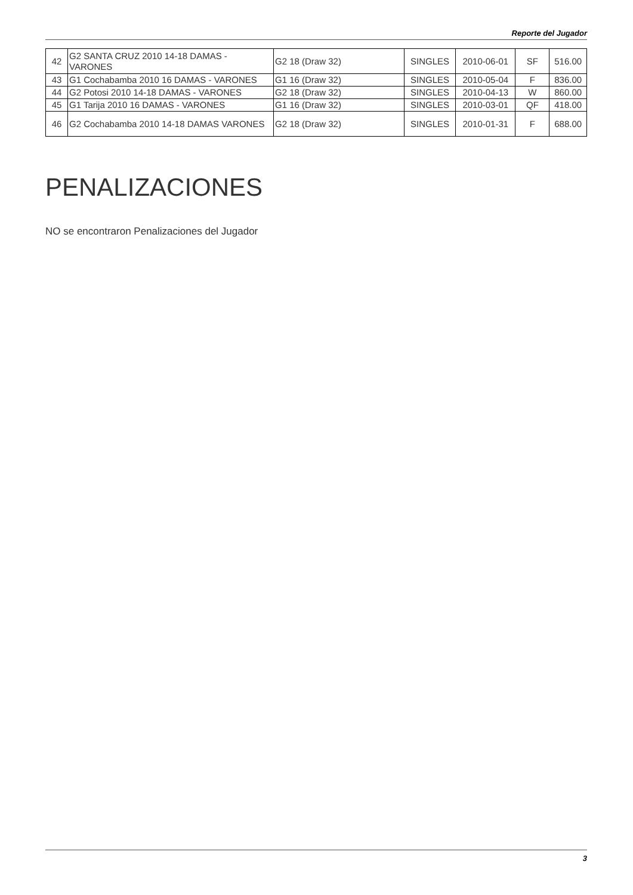Reporte del Jugador
| 42 | G2 SANTA CRUZ 2010 14-18 DAMAS - VARONES | G2 18 (Draw 32) | SINGLES | 2010-06-01 | SF | 516.00 |
| 43 | G1 Cochabamba 2010 16 DAMAS - VARONES | G1 16 (Draw 32) | SINGLES | 2010-05-04 | F | 836.00 |
| 44 | G2 Potosi 2010 14-18 DAMAS - VARONES | G2 18 (Draw 32) | SINGLES | 2010-04-13 | W | 860.00 |
| 45 | G1 Tarija 2010 16 DAMAS - VARONES | G1 16 (Draw 32) | SINGLES | 2010-03-01 | QF | 418.00 |
| 46 | G2 Cochabamba 2010 14-18 DAMAS VARONES | G2 18 (Draw 32) | SINGLES | 2010-01-31 | F | 688.00 |
PENALIZACIONES
NO se encontraron Penalizaciones del Jugador
3